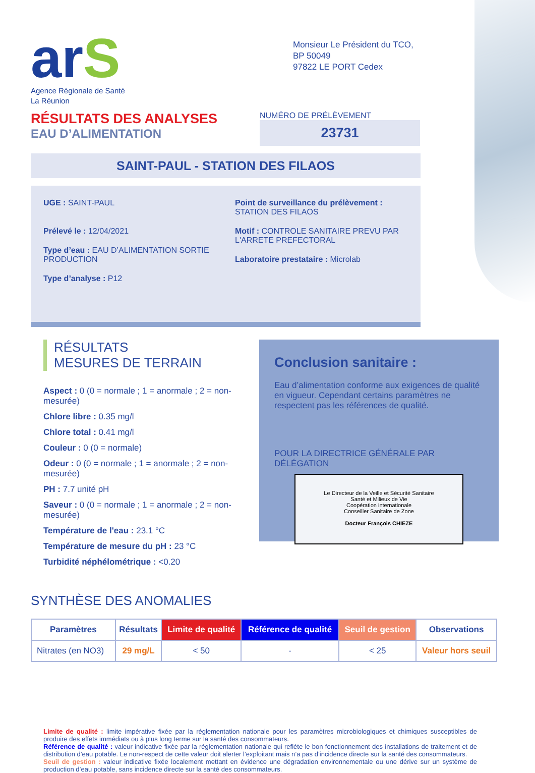arS
Agence Régionale de Santé
La Réunion
Monsieur Le Président du TCO,
BP 50049
97822 LE PORT Cedex
RÉSULTATS DES ANALYSES
EAU D’ALIMENTATION
NUMÉRO DE PRÉLÈVEMENT
23731
SAINT-PAUL - STATION DES FILAOS
UGE : SAINT-PAUL
Prélevé le : 12/04/2021
Type d’eau : EAU D’ALIMENTATION SORTIE PRODUCTION
Type d’analyse : P12
Point de surveillance du prélèvement : STATION DES FILAOS
Motif : CONTROLE SANITAIRE PREVU PAR L'ARRETE PREFECTORAL
Laboratoire prestataire : Microlab
RÉSULTATS
MESURES DE TERRAIN
Aspect : 0 (0 = normale ; 1 = anormale ; 2 = non-mesurée)
Chlore libre : 0.35 mg/l
Chlore total : 0.41 mg/l
Couleur : 0 (0 = normale)
Odeur : 0 (0 = normale ; 1 = anormale ; 2 = non-mesurée)
PH : 7.7 unité pH
Saveur : 0 (0 = normale ; 1 = anormale ; 2 = non-mesurée)
Température de l'eau : 23.1 °C
Température de mesure du pH : 23 °C
Turbidité néphélométrique : <0.20
Conclusion sanitaire :
Eau d’alimentation conforme aux exigences de qualité en vigueur. Cependant certains paramètres ne respectent pas les références de qualité.
POUR LA DIRECTRICE GÉNÉRALE PAR DÉLÉGATION
Le Directeur de la Veille et Sécurité Sanitaire
Santé et Milieux de Vie
Coopération internationale
Conseiller Sanitaire de Zone
Docteur François CHIEZE
SYNTHÈSE DES ANOMALIES
| Paramètres | Résultats | Limite de qualité | Référence de qualité | Seuil de gestion | Observations |
| --- | --- | --- | --- | --- | --- |
| Nitrates (en NO3) | 29 mg/L | < 50 | - | < 25 | Valeur hors seuil |
Limite de qualité : limite impérative fixée par la réglementation nationale pour les paramètres microbiologiques et chimiques susceptibles de produire des effets immédiats ou à plus long terme sur la santé des consommateurs.
Référence de qualité : valeur indicative fixée par la réglementation nationale qui reflète le bon fonctionnement des installations de traitement et de distribution d’eau potable. Le non-respect de cette valeur doit alerter l’exploitant mais n’a pas d’incidence directe sur la santé des consommateurs.
Seuil de gestion : valeur indicative fixée localement mettant en évidence une dégradation environnementale ou une dérive sur un système de production d’eau potable, sans incidence directe sur la santé des consommateurs.